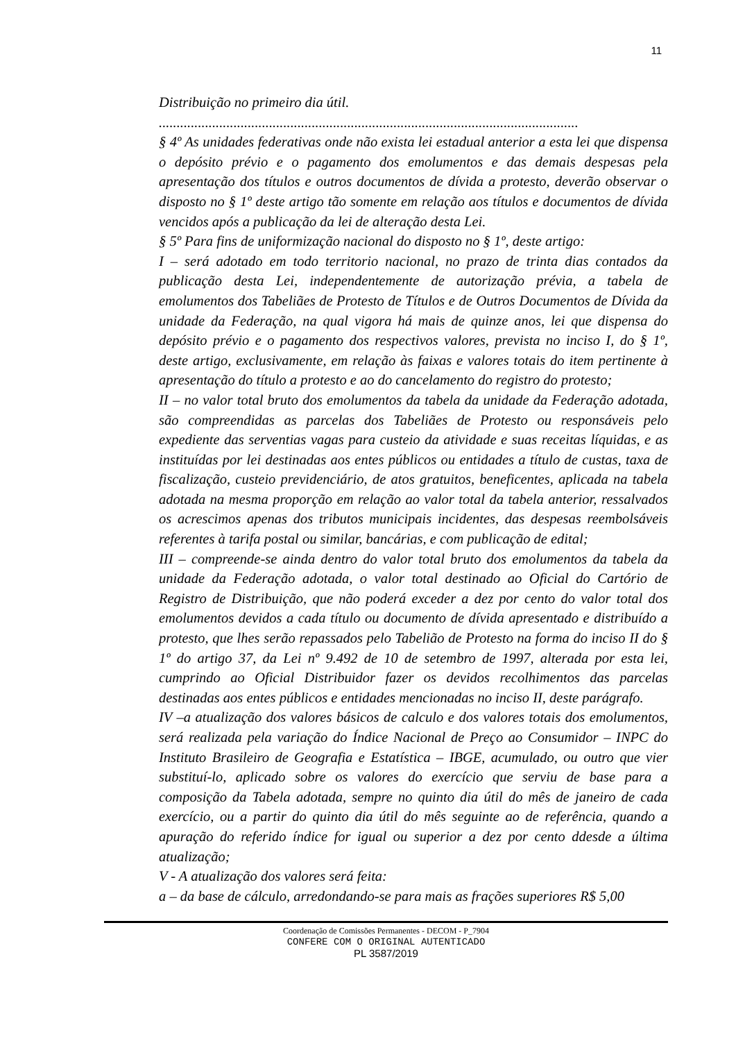11
Distribuição no primeiro dia útil.
......................................................................................................................
§ 4º As unidades federativas onde não exista lei estadual anterior a esta lei que dispensa o depósito prévio e o pagamento dos emolumentos e das demais despesas pela apresentação dos títulos e outros documentos de dívida a protesto, deverão observar o disposto no § 1º deste artigo tão somente em relação aos títulos e documentos de dívida vencidos após a publicação da lei de alteração desta Lei.
§ 5º Para fins de uniformização nacional do disposto no § 1º, deste artigo:
I – será adotado em todo territorio nacional, no prazo de trinta dias contados da publicação desta Lei, independentemente de autorização prévia, a tabela de emolumentos dos Tabeliães de Protesto de Títulos e de Outros Documentos de Dívida da unidade da Federação, na qual vigora há mais de quinze anos, lei que dispensa do depósito prévio e o pagamento dos respectivos valores, prevista no inciso I, do § 1º, deste artigo, exclusivamente, em relação às faixas e valores totais do item pertinente à apresentação do título a protesto e ao do cancelamento do registro do protesto;
II – no valor total bruto dos emolumentos da tabela da unidade da Federação adotada, são compreendidas as parcelas dos Tabeliães de Protesto ou responsáveis pelo expediente das serventias vagas para custeio da atividade e suas receitas líquidas, e as instituídas por lei destinadas aos entes públicos ou entidades a título de custas, taxa de fiscalização, custeio previdenciário, de atos gratuitos, beneficentes, aplicada na tabela adotada na mesma proporção em relação ao valor total da tabela anterior, ressalvados os acrescimos apenas dos tributos municipais incidentes, das despesas reembolsáveis referentes à tarifa postal ou similar, bancárias, e com publicação de edital;
III – compreende-se ainda dentro do valor total bruto dos emolumentos da tabela da unidade da Federação adotada, o valor total destinado ao Oficial do Cartório de Registro de Distribuição, que não poderá exceder a dez por cento do valor total dos emolumentos devidos a cada título ou documento de dívida apresentado e distribuído a protesto, que lhes serão repassados pelo Tabelião de Protesto na forma do inciso II do § 1º do artigo 37, da Lei nº 9.492 de 10 de setembro de 1997, alterada por esta lei, cumprindo ao Oficial Distribuidor fazer os devidos recolhimentos das parcelas destinadas aos entes públicos e entidades mencionadas no inciso II, deste parágrafo.
IV –a atualização dos valores básicos de calculo e dos valores totais dos emolumentos, será realizada pela variação do Índice Nacional de Preço ao Consumidor – INPC do Instituto Brasileiro de Geografia e Estatística – IBGE, acumulado, ou outro que vier substituí-lo, aplicado sobre os valores do exercício que serviu de base para a composição da Tabela adotada, sempre no quinto dia útil do mês de janeiro de cada exercício, ou a partir do quinto dia útil do mês seguinte ao de referência, quando a apuração do referido índice for igual ou superior a dez por cento ddesde a última atualização;
V - A atualização dos valores será feita:
a – da base de cálculo, arredondando-se para mais as frações superiores R$ 5,00
Coordenação de Comissões Permanentes - DECOM - P_7904
CONFERE COM O ORIGINAL AUTENTICADO
PL 3587/2019